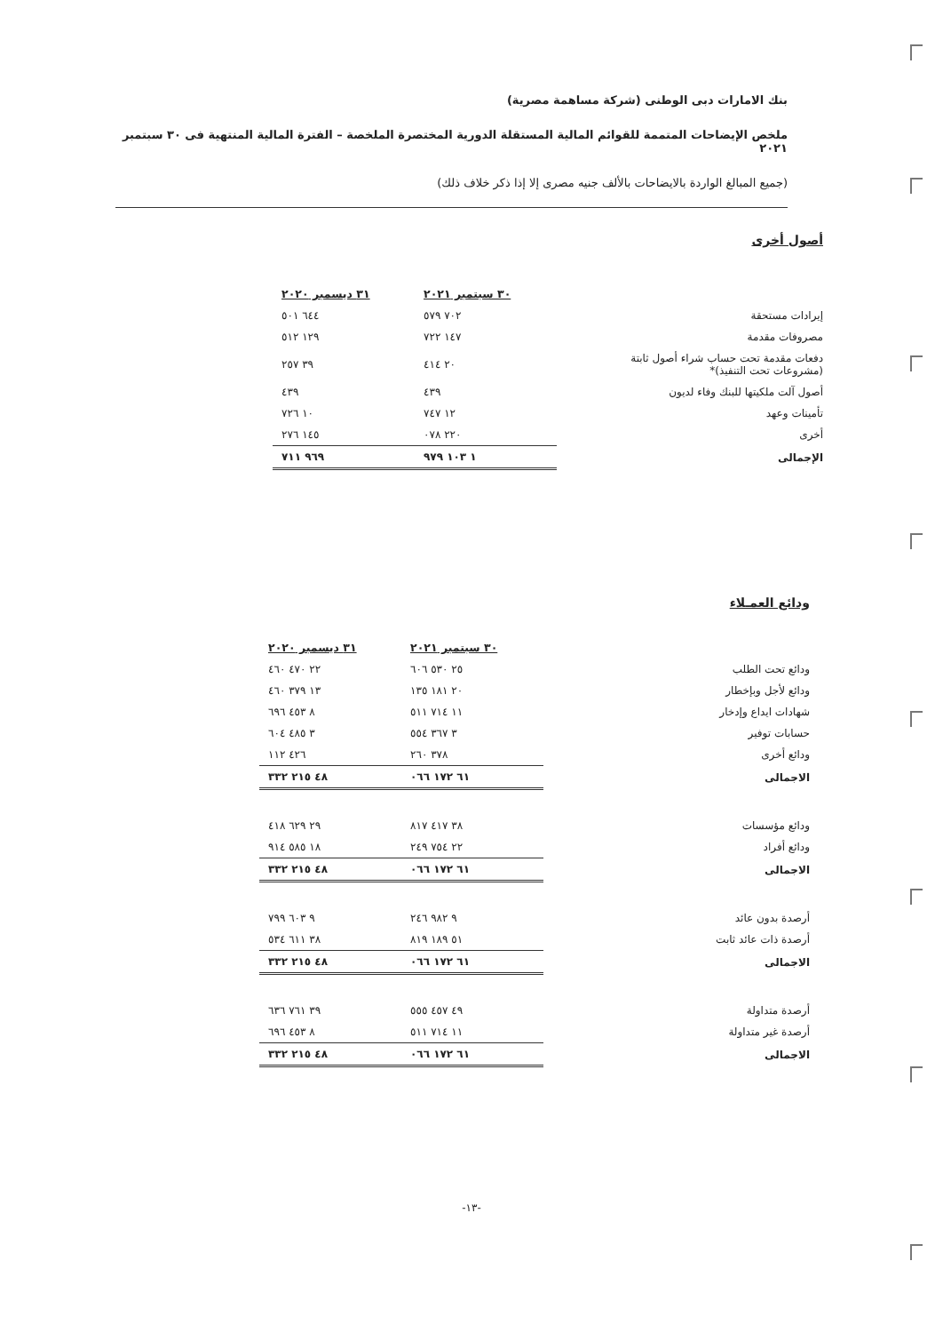بنك الامارات دبى الوطنى (شركة مساهمة مصرية)
ملخص الإيضاحات المتممة للقوائم المالية المستقلة الدورية المختصرة الملخصة – الفترة المالية المنتهية فى ٣٠ سبتمبر ٢٠٢١
(جميع المبالغ الواردة بالايضاحات بالألف جنيه مصرى إلا إذا ذكر خلاف ذلك)
أصول أخرى
| | ٣٠ سبتمبر ٢٠٢١ | ٣١ ديسمبر ٢٠٢٠ |
| إيرادات مستحقة | ٧٠٢ ٥٧٩ | ٦٤٤ ٥٠١ |
| مصروفات مقدمة | ١٤٧ ٧٢٢ | ١٢٩ ٥١٢ |
| دفعات مقدمة تحت حساب شراء أصول ثابتة (مشروعات تحت التنفيذ)* | ٢٠ ٤١٤ | ٣٩ ٢٥٧ |
| أصول آلت ملكيتها للبنك وفاء لديون | ٤٣٩ | ٤٣٩ |
| تأمينات وعهد | ١٢ ٧٤٧ | ١٠ ٧٢٦ |
| أخرى | ٢٢٠ ٠٧٨ | ١٤٥ ٢٧٦ |
| الإجمالى | ١ ١٠٣ ٩٧٩ | ٩٦٩ ٧١١ |
ودائع العمـلاء
| | ٣٠ سبتمبر ٢٠٢١ | ٣١ ديسمبر ٢٠٢٠ |
| ودائع تحت الطلب | ٢٥ ٥٣٠ ٦٠٦ | ٢٢ ٤٧٠ ٤٦٠ |
| ودائع لأجل وبإخطار | ٢٠ ١٨١ ١٣٥ | ١٣ ٣٧٩ ٤٦٠ |
| شهادات ايداع وإدخار | ١١ ٧١٤ ٥١١ | ٨ ٤٥٣ ٦٩٦ |
| حسابات توفير | ٣ ٣٦٧ ٥٥٤ | ٣ ٤٨٥ ٦٠٤ |
| ودائع أخرى | ٣٧٨ ٢٦٠ | ٤٢٦ ١١٢ |
| الاجمالى | ٦١ ١٧٢ ٠٦٦ | ٤٨ ٢١٥ ٣٣٢ |
| ودائع مؤسسات | ٣٨ ٤١٧ ٨١٧ | ٢٩ ٦٢٩ ٤١٨ |
| ودائع أفراد | ٢٢ ٧٥٤ ٢٤٩ | ١٨ ٥٨٥ ٩١٤ |
| الاجمالى | ٦١ ١٧٢ ٠٦٦ | ٤٨ ٢١٥ ٣٣٢ |
| أرصدة بدون عائد | ٩ ٩٨٢ ٢٤٦ | ٩ ٦٠٣ ٧٩٩ |
| أرصدة ذات عائد ثابت | ٥١ ١٨٩ ٨١٩ | ٣٨ ٦١١ ٥٣٤ |
| الاجمالى | ٦١ ١٧٢ ٠٦٦ | ٤٨ ٢١٥ ٣٣٢ |
| أرصدة متداولة | ٤٩ ٤٥٧ ٥٥٥ | ٣٩ ٧٦١ ٦٣٦ |
| أرصدة غير متداولة | ١١ ٧١٤ ٥١١ | ٨ ٤٥٣ ٦٩٦ |
| الاجمالى | ٦١ ١٧٢ ٠٦٦ | ٤٨ ٢١٥ ٣٣٢ |
-١٣-